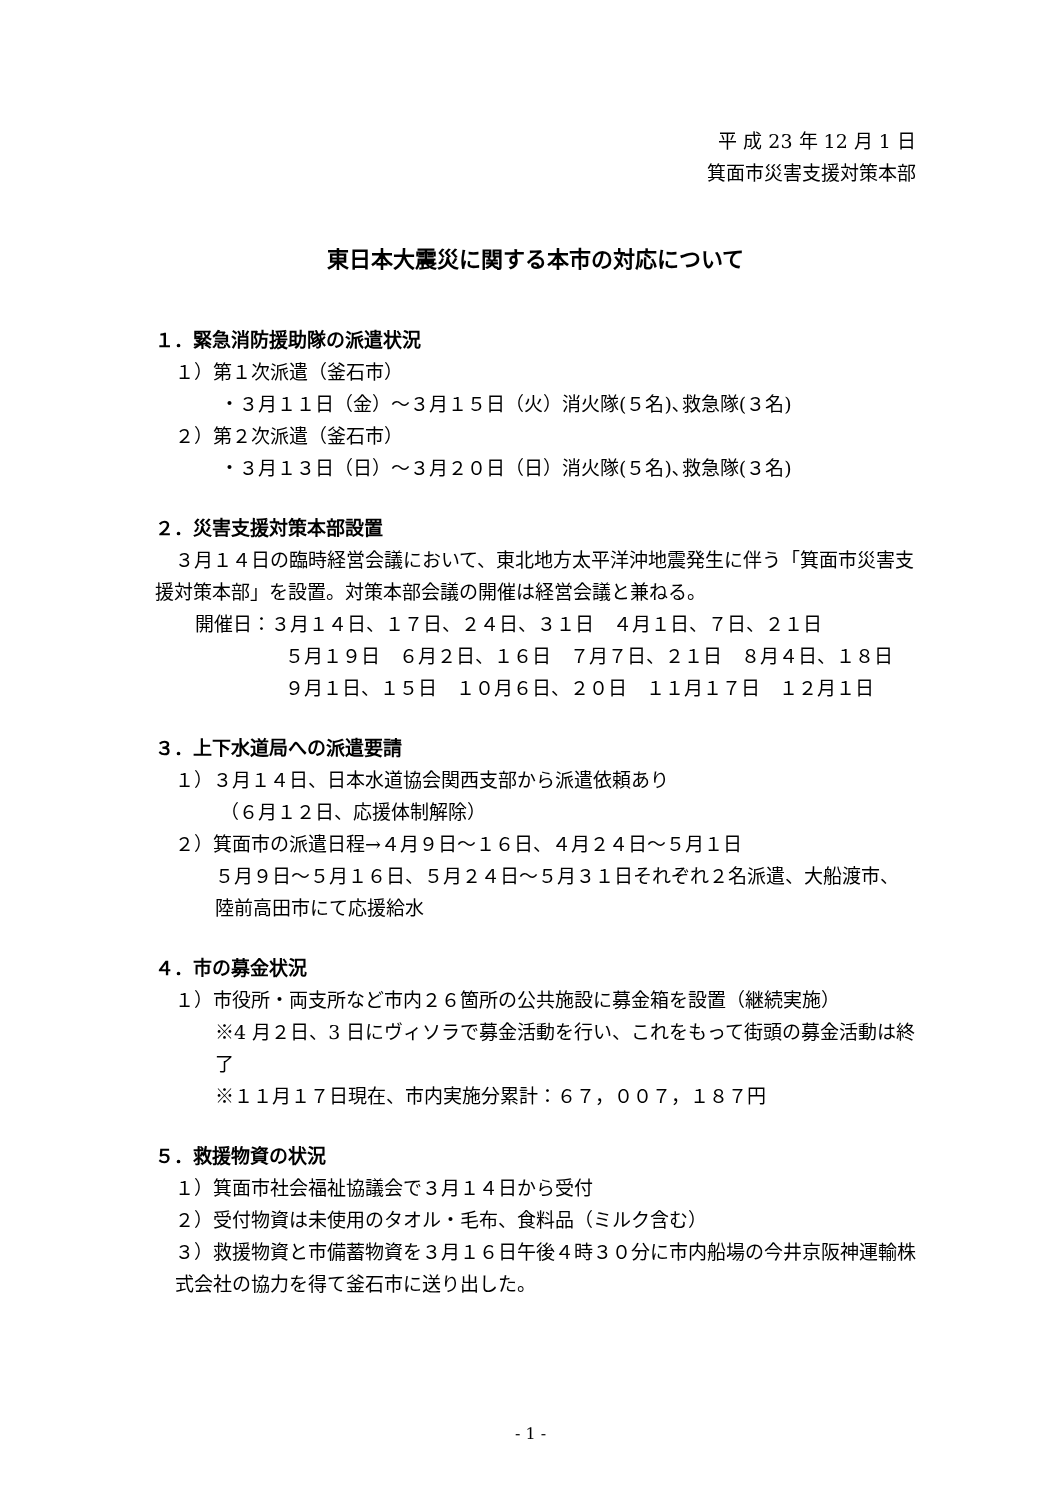平 成 23 年 12 月 1 日
箕面市災害支援対策本部
東日本大震災に関する本市の対応について
１．緊急消防援助隊の派遣状況
１）第１次派遣（釜石市）
・３月１１日（金）～３月１５日（火）消火隊(５名)､救急隊(３名)
２）第２次派遣（釜石市）
・３月１３日（日）～３月２０日（日）消火隊(５名)､救急隊(３名)
２．災害支援対策本部設置
３月１４日の臨時経営会議において、東北地方太平洋沖地震発生に伴う「箕面市災害支援対策本部」を設置。対策本部会議の開催は経営会議と兼ねる。
開催日：３月１４日、１７日、２４日、３１日　４月１日、７日、２１日
５月１９日　６月２日、１６日　７月７日、２１日　８月４日、１８日　９月１日、１５日　１０月６日、２０日　１１月１７日　１２月１日
３．上下水道局への派遣要請
１）３月１４日、日本水道協会関西支部から派遣依頼あり
（６月１２日、応援体制解除）
２）箕面市の派遣日程→４月９日～１６日、４月２４日～５月１日
５月９日～５月１６日、５月２４日～５月３１日それぞれ２名派遣、大船渡市、陸前高田市にて応援給水
４．市の募金状況
１）市役所・両支所など市内２６箇所の公共施設に募金箱を設置（継続実施）
※4 月２日、3 日にヴィソラで募金活動を行い、これをもって街頭の募金活動は終了
※１１月１７日現在、市内実施分累計：６７，００７，１８７円
５．救援物資の状況
１）箕面市社会福祉協議会で３月１４日から受付
２）受付物資は未使用のタオル・毛布、食料品（ミルク含む）
３）救援物資と市備蓄物資を３月１６日午後４時３０分に市内船場の今井京阪神運輸株式会社の協力を得て釜石市に送り出した。
- 1 -